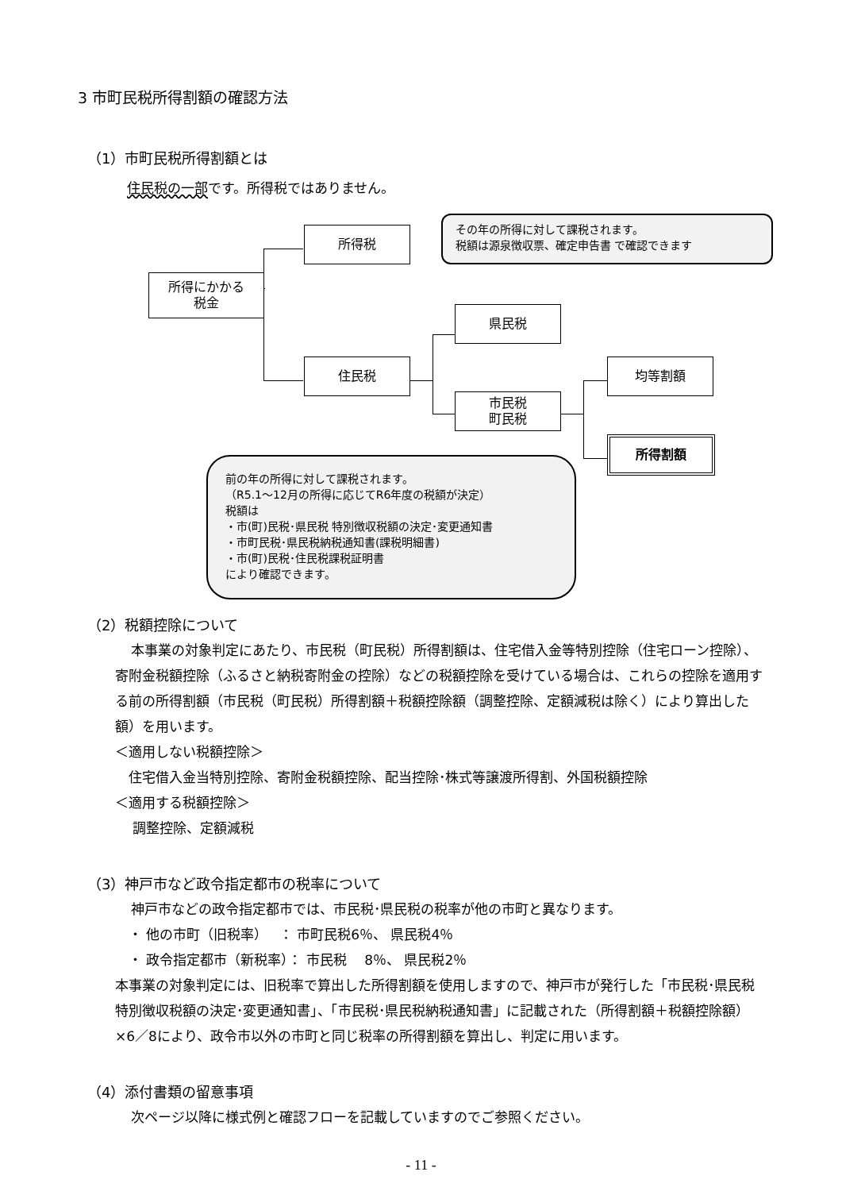3 市町民税所得割額の確認方法
（1）市町民税所得割額とは
住民税の一部です。所得税ではありません。
所得にかかる
税金
所得税
住民税
県民税
市民税
町民税
均等割額
所得割額
その年の所得に対して課税されます。
税額は源泉徴収票、確定申告書 で確認できます
前の年の所得に対して課税されます。
（R5.1～12月の所得に応じてR6年度の税額が決定）
税額は
・市(町)民税･県民税 特別徴収税額の決定･変更通知書
・市町民税･県民税納税通知書(課税明細書)
・市(町)民税･住民税課税証明書
により確認できます。
（2）税額控除について
本事業の対象判定にあたり、市民税（町民税）所得割額は、住宅借入金等特別控除（住宅ローン控除）、寄附金税額控除（ふるさと納税寄附金の控除）などの税額控除を受けている場合は、これらの控除を適用する前の所得割額（市民税（町民税）所得割額＋税額控除額（調整控除、定額減税は除く）により算出した額）を用います。
＜適用しない税額控除＞
　住宅借入金当特別控除、寄附金税額控除、配当控除･株式等譲渡所得割、外国税額控除
＜適用する税額控除＞
　 調整控除、定額減税
（3）神戸市など政令指定都市の税率について
神戸市などの政令指定都市では、市民税･県民税の税率が他の市町と異なります。
　・ 他の市町（旧税率）　 ： 市町民税6％、 県民税4％
　・ 政令指定都市（新税率）： 市民税　 8％、 県民税2％
本事業の対象判定には、旧税率で算出した所得割額を使用しますので、神戸市が発行した「市民税･県民税特別徴収税額の決定･変更通知書」、「市民税･県民税納税通知書」に記載された（所得割額＋税額控除額）×6／8により、政令市以外の市町と同じ税率の所得割額を算出し、判定に用います。
（4）添付書類の留意事項
次ページ以降に様式例と確認フローを記載していますのでご参照ください。
- 11 -